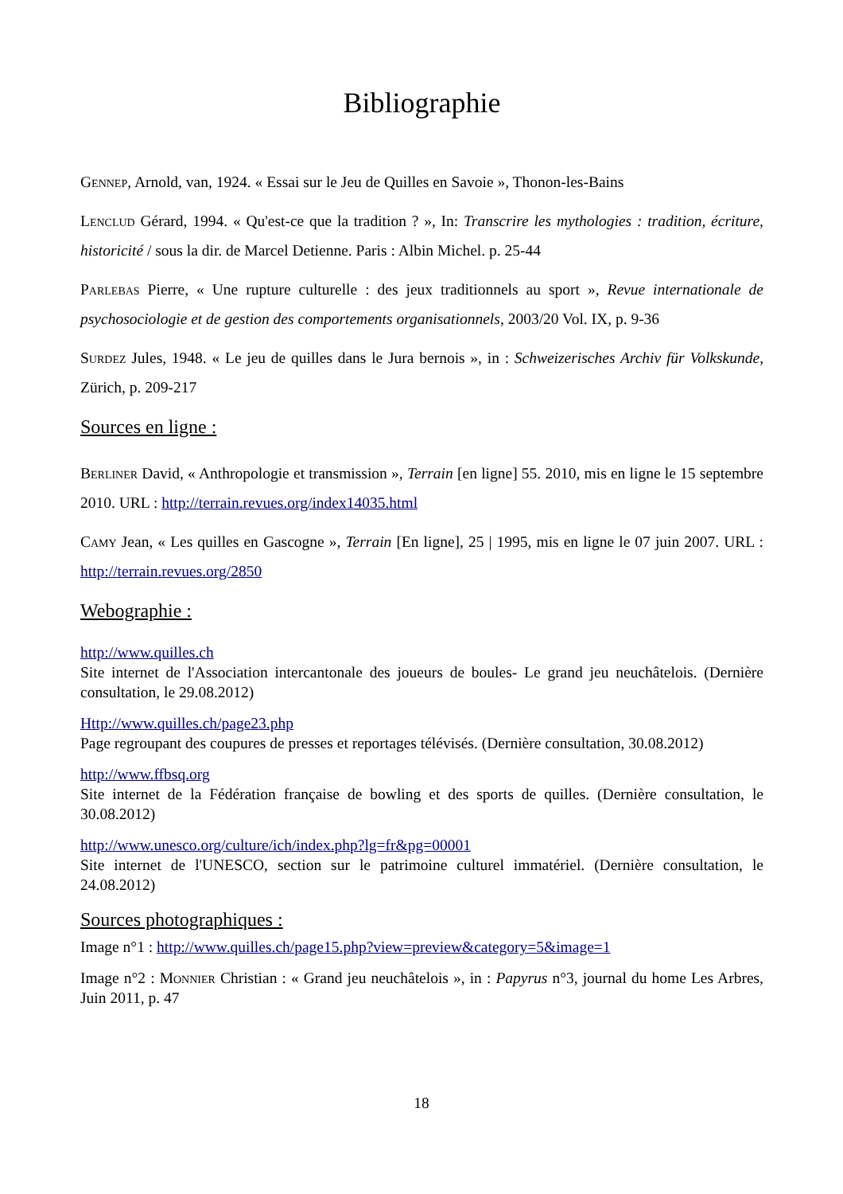Bibliographie
Gennep, Arnold, van, 1924. « Essai sur le Jeu de Quilles en Savoie », Thonon-les-Bains
Lenclud Gérard, 1994. « Qu'est-ce que la tradition ? », In: Transcrire les mythologies : tradition, écriture, historicité / sous la dir. de Marcel Detienne. Paris : Albin Michel. p. 25-44
Parlebas Pierre, « Une rupture culturelle : des jeux traditionnels au sport », Revue internationale de psychosociologie et de gestion des comportements organisationnels, 2003/20 Vol. IX, p. 9-36
Surdez Jules, 1948. « Le jeu de quilles dans le Jura bernois », in : Schweizerisches Archiv für Volkskunde, Zürich, p. 209-217
Sources en ligne :
Berliner David, « Anthropologie et transmission », Terrain [en ligne] 55. 2010, mis en ligne le 15 septembre 2010. URL : http://terrain.revues.org/index14035.html
Camy Jean, « Les quilles en Gascogne », Terrain [En ligne], 25 | 1995, mis en ligne le 07 juin 2007. URL : http://terrain.revues.org/2850
Webographie :
http://www.quilles.ch
Site internet de l'Association intercantonale des joueurs de boules- Le grand jeu neuchâtelois. (Dernière consultation, le 29.08.2012)
Http://www.quilles.ch/page23.php
Page regroupant des coupures de presses et reportages télévisés. (Dernière consultation, 30.08.2012)
http://www.ffbsq.org
Site internet de la Fédération française de bowling et des sports de quilles. (Dernière consultation, le 30.08.2012)
http://www.unesco.org/culture/ich/index.php?lg=fr&pg=00001
Site internet de l'UNESCO, section sur le patrimoine culturel immatériel. (Dernière consultation, le 24.08.2012)
Sources photographiques :
Image n°1 : http://www.quilles.ch/page15.php?view=preview&category=5&image=1
Image n°2 : Monnier Christian : « Grand jeu neuchâtelois », in : Papyrus n°3, journal du home Les Arbres, Juin 2011, p. 47
18